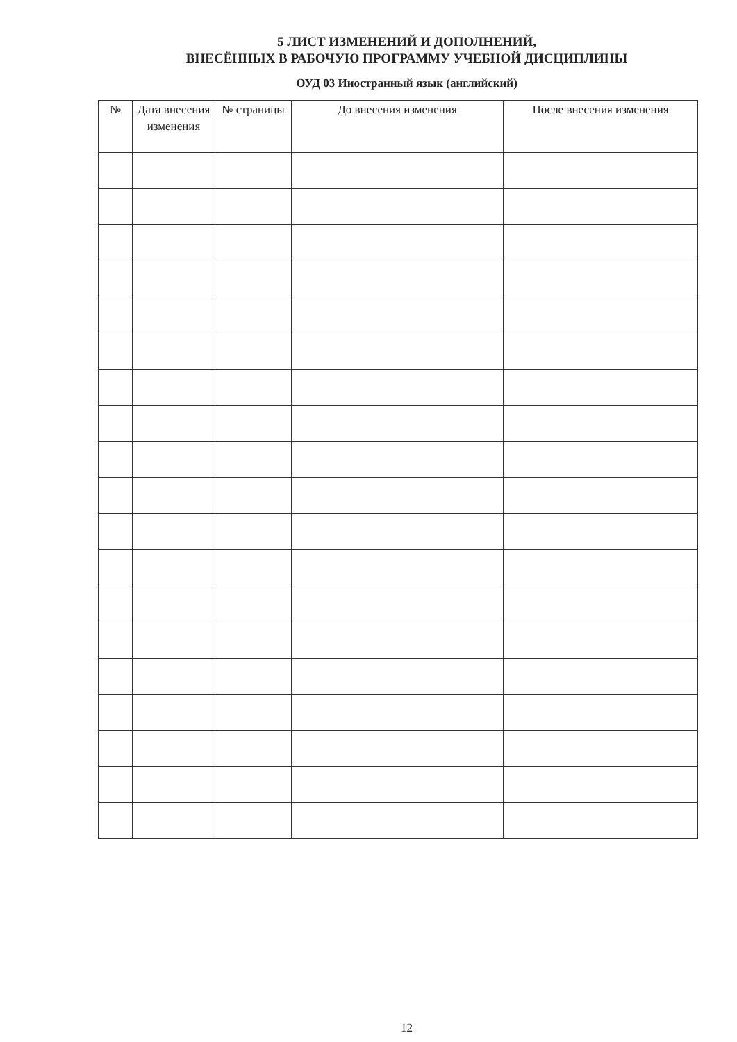5 ЛИСТ ИЗМЕНЕНИЙ И ДОПОЛНЕНИЙ,
ВНЕСЁННЫХ В РАБОЧУЮ ПРОГРАММУ УЧЕБНОЙ ДИСЦИПЛИНЫ
ОУД 03 Иностранный язык (английский)
| № | Дата внесения изменения | № страницы | До внесения изменения | После внесения изменения |
| --- | --- | --- | --- | --- |
12